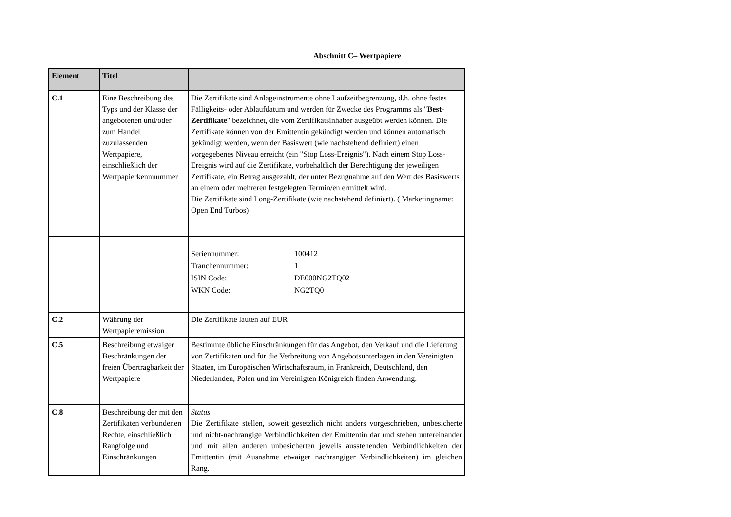Abschnitt C– Wertpapiere
| Element | Titel | |
| --- | --- | --- |
| C.1 | Eine Beschreibung des Typs und der Klasse der angebotenen und/oder zum Handel zuzulassenden Wertpapiere, einschließlich der Wertpapierkennnummer | Die Zertifikate sind Anlageinstrumente ohne Laufzeitbegrenzung, d.h. ohne festes Fälligkeits- oder Ablaufdatum und werden für Zwecke des Programms als " Best-Zertifikate " bezeichnet, die vom Zertifikatsinhaber ausgeübt werden können. Die Zertifikate können von der Emittentin gekündigt werden und können automatisch gekündigt werden, wenn der Basiswert (wie nachstehend definiert) einen vorgegebenes Niveau erreicht (ein "Stop Loss-Ereignis"). Nach einem Stop Loss-Ereignis wird auf die Zertifikate, vorbehaltlich der Berechtigung der jeweiligen Zertifikate, ein Betrag ausgezahlt, der unter Bezugnahme auf den Wert des Basiswerts an einem oder mehreren festgelegten Termin/en ermittelt wird. Die Zertifikate sind Long-Zertifikate (wie nachstehend definiert). ( Marketingname: Open End Turbos) |
| | | Seriennummer: 100412 Tranchennummer: 1 ISIN Code: DE000NG2TQ02 WKN Code: NG2TQ0 |
| C.2 | Währung der Wertpapieremission | Die Zertifikate lauten auf EUR |
| C.5 | Beschreibung etwaiger Beschränkungen der freien Übertragbarkeit der Wertpapiere | Bestimmte übliche Einschränkungen für das Angebot, den Verkauf und die Lieferung von Zertifikaten und für die Verbreitung von Angebotsunterlagen in den Vereinigten Staaten, im Europäischen Wirtschaftsraum, in Frankreich, Deutschland, den Niederlanden, Polen und im Vereinigten Königreich finden Anwendung. |
| C.8 | Beschreibung der mit den Zertifikaten verbundenen Rechte, einschließlich Rangfolge und Einschränkungen | Status Die Zertifikate stellen, soweit gesetzlich nicht anders vorgeschrieben, unbesicherte und nicht-nachrangige Verbindlichkeiten der Emittentin dar und stehen untereinander und mit allen anderen unbesicherten jeweils ausstehenden Verbindlichkeiten der Emittentin (mit Ausnahme etwaiger nachrangiger Verbindlichkeiten) im gleichen Rang. |